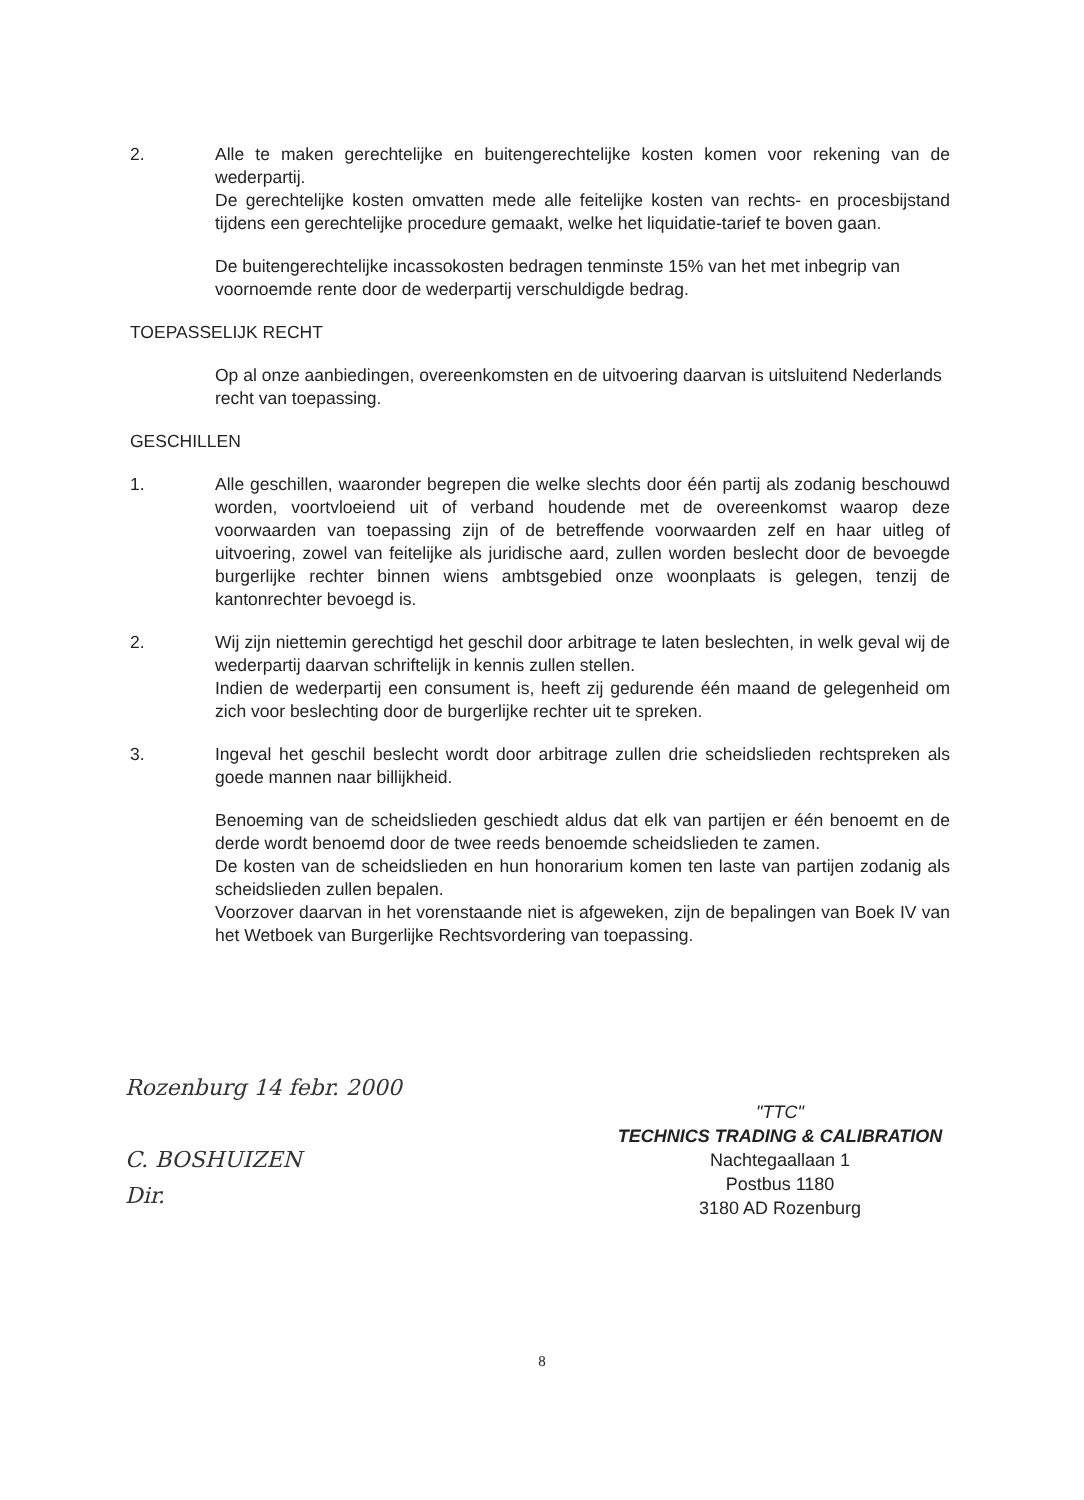2. Alle te maken gerechtelijke en buitengerechtelijke kosten komen voor rekening van de wederpartij.
De gerechtelijke kosten omvatten mede alle feitelijke kosten van rechts- en procesbijstand tijdens een gerechtelijke procedure gemaakt, welke het liquidatie-tarief te boven gaan.
De buitengerechtelijke incassokosten bedragen tenminste 15% van het met inbegrip van voornoemde rente door de wederpartij verschuldigde bedrag.
TOEPASSELIJK RECHT
Op al onze aanbiedingen, overeenkomsten en de uitvoering daarvan is uitsluitend Nederlands recht van toepassing.
GESCHILLEN
1. Alle geschillen, waaronder begrepen die welke slechts door één partij als zodanig beschouwd worden, voortvloeiend uit of verband houdende met de overeenkomst waarop deze voorwaarden van toepassing zijn of de betreffende voorwaarden zelf en haar uitleg of uitvoering, zowel van feitelijke als juridische aard, zullen worden beslecht door de bevoegde burgerlijke rechter binnen wiens ambtsgebied onze woonplaats is gelegen, tenzij de kantonrechter bevoegd is.
2. Wij zijn niettemin gerechtigd het geschil door arbitrage te laten beslechten, in welk geval wij de wederpartij daarvan schriftelijk in kennis zullen stellen.
Indien de wederpartij een consument is, heeft zij gedurende één maand de gelegenheid om zich voor beslechting door de burgerlijke rechter uit te spreken.
3. Ingeval het geschil beslecht wordt door arbitrage zullen drie scheidslieden rechtspreken als goede mannen naar billijkheid.
Benoeming van de scheidslieden geschiedt aldus dat elk van partijen er één benoemt en de derde wordt benoemd door de twee reeds benoemde scheidslieden te zamen.
De kosten van de scheidslieden en hun honorarium komen ten laste van partijen zodanig als scheidslieden zullen bepalen.
Voorzover daarvan in het vorenstaande niet is afgeweken, zijn de bepalingen van Boek IV van het Wetboek van Burgerlijke Rechtsvordering van toepassing.
Rozenburg 14 febr. 2000
C. BOSHUIZEN
Dir.
"TTC"
TECHNICS TRADING & CALIBRATION
Nachtegaallaan 1
Postbus 1180
3180 AD Rozenburg
8